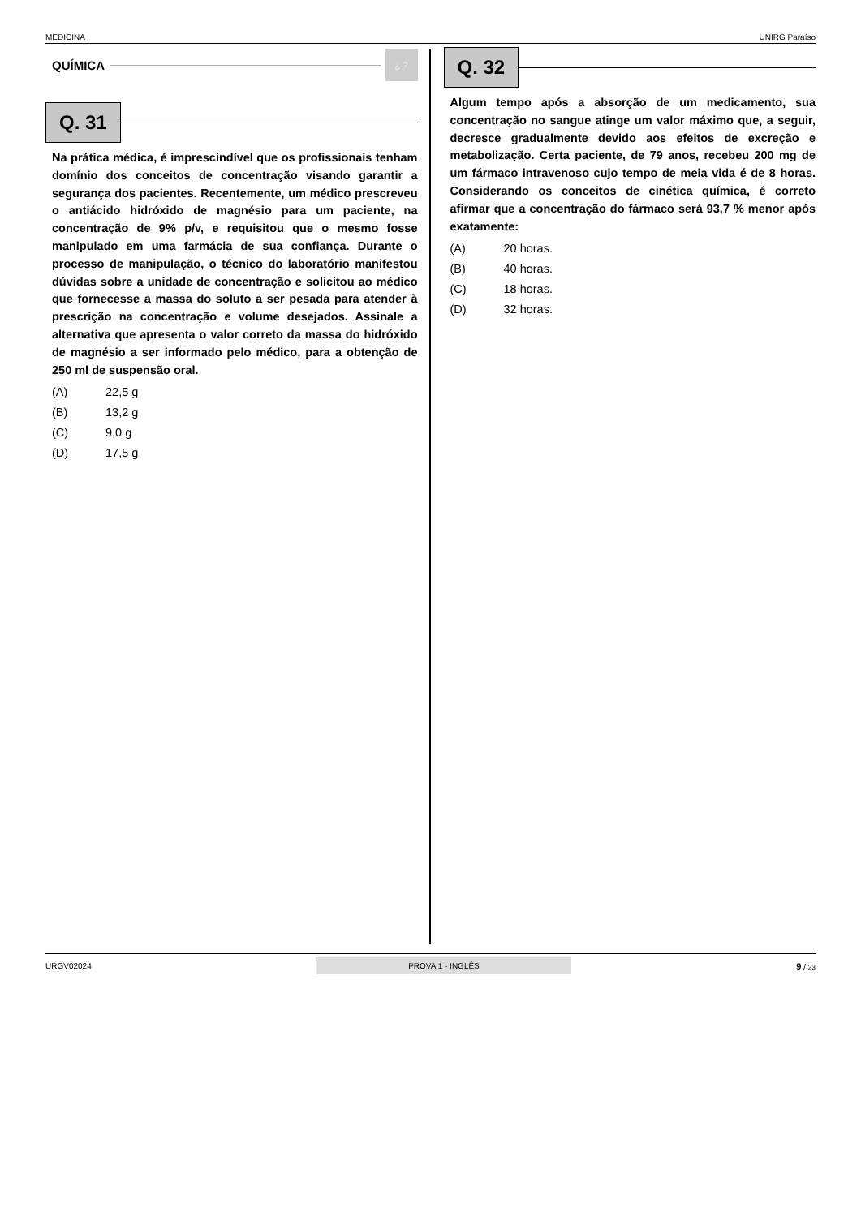MEDICINA UNIRG Paraíso
QUÍMICA ¿ ?
Q. 31
Na prática médica, é imprescindível que os profissionais tenham domínio dos conceitos de concentração visando garantir a segurança dos pacientes. Recentemente, um médico prescreveu o antiácido hidróxido de magnésio para um paciente, na concentração de 9% p/v, e requisitou que o mesmo fosse manipulado em uma farmácia de sua confiança. Durante o processo de manipulação, o técnico do laboratório manifestou dúvidas sobre a unidade de concentração e solicitou ao médico que fornecesse a massa do soluto a ser pesada para atender à prescrição na concentração e volume desejados. Assinale a alternativa que apresenta o valor correto da massa do hidróxido de magnésio a ser informado pelo médico, para a obtenção de 250 ml de suspensão oral.
(A) 22,5 g
(B) 13,2 g
(C) 9,0 g
(D) 17,5 g
Q. 32
Algum tempo após a absorção de um medicamento, sua concentração no sangue atinge um valor máximo que, a seguir, decresce gradualmente devido aos efeitos de excreção e metabolização. Certa paciente, de 79 anos, recebeu 200 mg de um fármaco intravenoso cujo tempo de meia vida é de 8 horas. Considerando os conceitos de cinética química, é correto afirmar que a concentração do fármaco será 93,7 % menor após exatamente:
(A) 20 horas.
(B) 40 horas.
(C) 18 horas.
(D) 32 horas.
URGV02024 PROVA 1 - INGLÊS 9 / 23